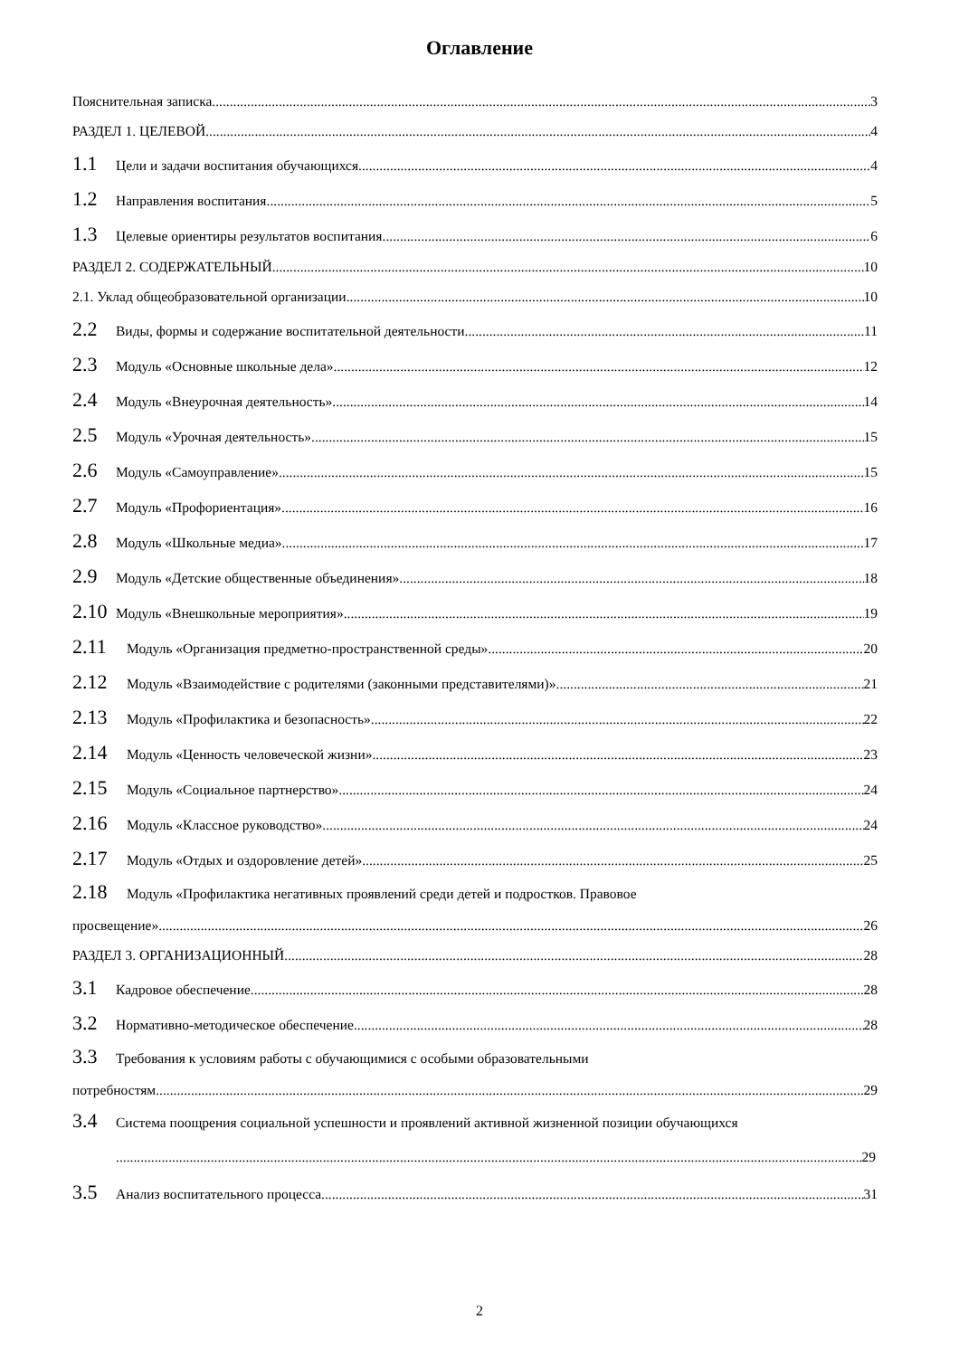Оглавление
Пояснительная записка 3
РАЗДЕЛ 1. ЦЕЛЕВОЙ 4
1.1 Цели и задачи воспитания обучающихся 4
1.2 Направления воспитания 5
1.3 Целевые ориентиры результатов воспитания 6
РАЗДЕЛ 2. СОДЕРЖАТЕЛЬНЫЙ 10
2.1. Уклад общеобразовательной организации 10
2.2 Виды, формы и содержание воспитательной деятельности 11
2.3 Модуль «Основные школьные дела» 12
2.4 Модуль «Внеурочная деятельность» 14
2.5 Модуль «Урочная деятельность» 15
2.6 Модуль «Самоуправление» 15
2.7 Модуль «Профориентация» 16
2.8 Модуль «Школьные медиа» 17
2.9 Модуль «Детские общественные объединения» 18
2.10 Модуль «Внешкольные мероприятия» 19
2.11 Модуль «Организация предметно-пространственной среды» 20
2.12 Модуль «Взаимодействие с родителями (законными представителями)» 21
2.13 Модуль «Профилактика и безопасность» 22
2.14 Модуль «Ценность человеческой жизни» 23
2.15 Модуль «Социальное партнерство» 24
2.16 Модуль «Классное руководство» 24
2.17 Модуль «Отдых и оздоровление детей» 25
2.18 Модуль «Профилактика негативных проявлений среди детей и подростков. Правовое
просвещение» 26
РАЗДЕЛ 3. ОРГАНИЗАЦИОННЫЙ 28
3.1 Кадровое обеспечение 28
3.2 Нормативно-методическое обеспечение 28
3.3 Требования к условиям работы с обучающимися с особыми образовательными
потребностям 29
3.4 Система поощрения социальной успешности и проявлений активной жизненной позиции обучающихся
29
3.5 Анализ воспитательного процесса 31
2